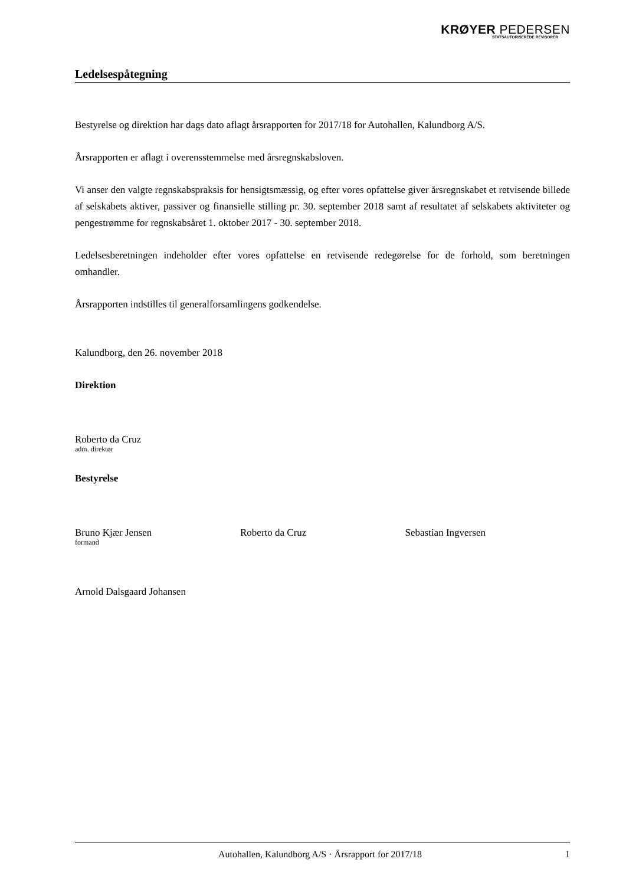KRØYER PEDERSEN
STATSAUTORISEREDE REVISORER
Ledelsespåtegning
Bestyrelse og direktion har dags dato aflagt årsrapporten for 2017/18 for Autohallen, Kalundborg A/S.
Årsrapporten er aflagt i overensstemmelse med årsregnskabsloven.
Vi anser den valgte regnskabspraksis for hensigtsmæssig, og efter vores opfattelse giver årsregnskabet et retvisende billede af selskabets aktiver, passiver og finansielle stilling pr. 30. september 2018 samt af resultatet af selskabets aktiviteter og pengestrømme for regnskabsåret 1. oktober 2017 - 30. september 2018.
Ledelsesberetningen indeholder efter vores opfattelse en retvisende redegørelse for de forhold, som beretningen omhandler.
Årsrapporten indstilles til generalforsamlingens godkendelse.
Kalundborg, den 26. november 2018
Direktion
Roberto da Cruz
adm. direktør
Bestyrelse
Bruno Kjær Jensen
formand
Roberto da Cruz Sebastian Ingversen
Arnold Dalsgaard Johansen
Autohallen, Kalundborg A/S · Årsrapport for 2017/18 1